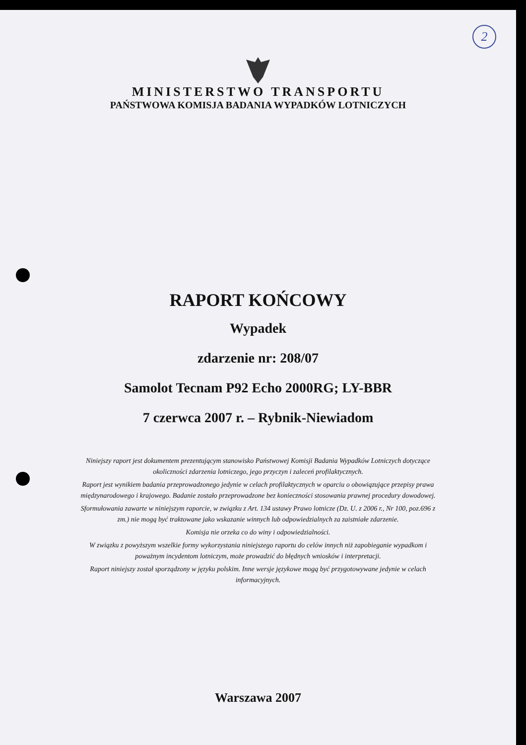2
MINISTERSTWO TRANSPORTU
PAŃSTWOWA KOMISJA BADANIA WYPADKÓW LOTNICZYCH
RAPORT KOŃCOWY
Wypadek
zdarzenie nr: 208/07
Samolot Tecnam P92 Echo 2000RG; LY-BBR
7 czerwca 2007 r. – Rybnik-Niewiadom
Niniejszy raport jest dokumentem prezentującym stanowisko Państwowej Komisji Badania Wypadków Lotniczych dotyczące okoliczności zdarzenia lotniczego, jego przyczyn i zaleceń profilaktycznych.
Raport jest wynikiem badania przeprowadzonego jedynie w celach profilaktycznych w oparciu o obowiązujące przepisy prawa międzynarodowego i krajowego. Badanie zostało przeprowadzone bez konieczności stosowania prawnej procedury dowodowej.
Sformułowania zawarte w niniejszym raporcie, w związku z Art. 134 ustawy Prawo lotnicze (Dz. U. z 2006 r., Nr 100, poz.696 z zm.) nie mogą być traktowane jako wskazanie winnych lub odpowiedzialnych za zaistniałe zdarzenie.
Komisja nie orzeka co do winy i odpowiedzialności.
W związku z powyższym wszelkie formy wykorzystania niniejszego raportu do celów innych niż zapobieganie wypadkom i poważnym incydentom lotniczym, może prowadzić do błędnych wniosków i interpretacji.
Raport niniejszy został sporządzony w języku polskim. Inne wersje językowe mogą być przygotowywane jedynie w celach informacyjnych.
Warszawa 2007